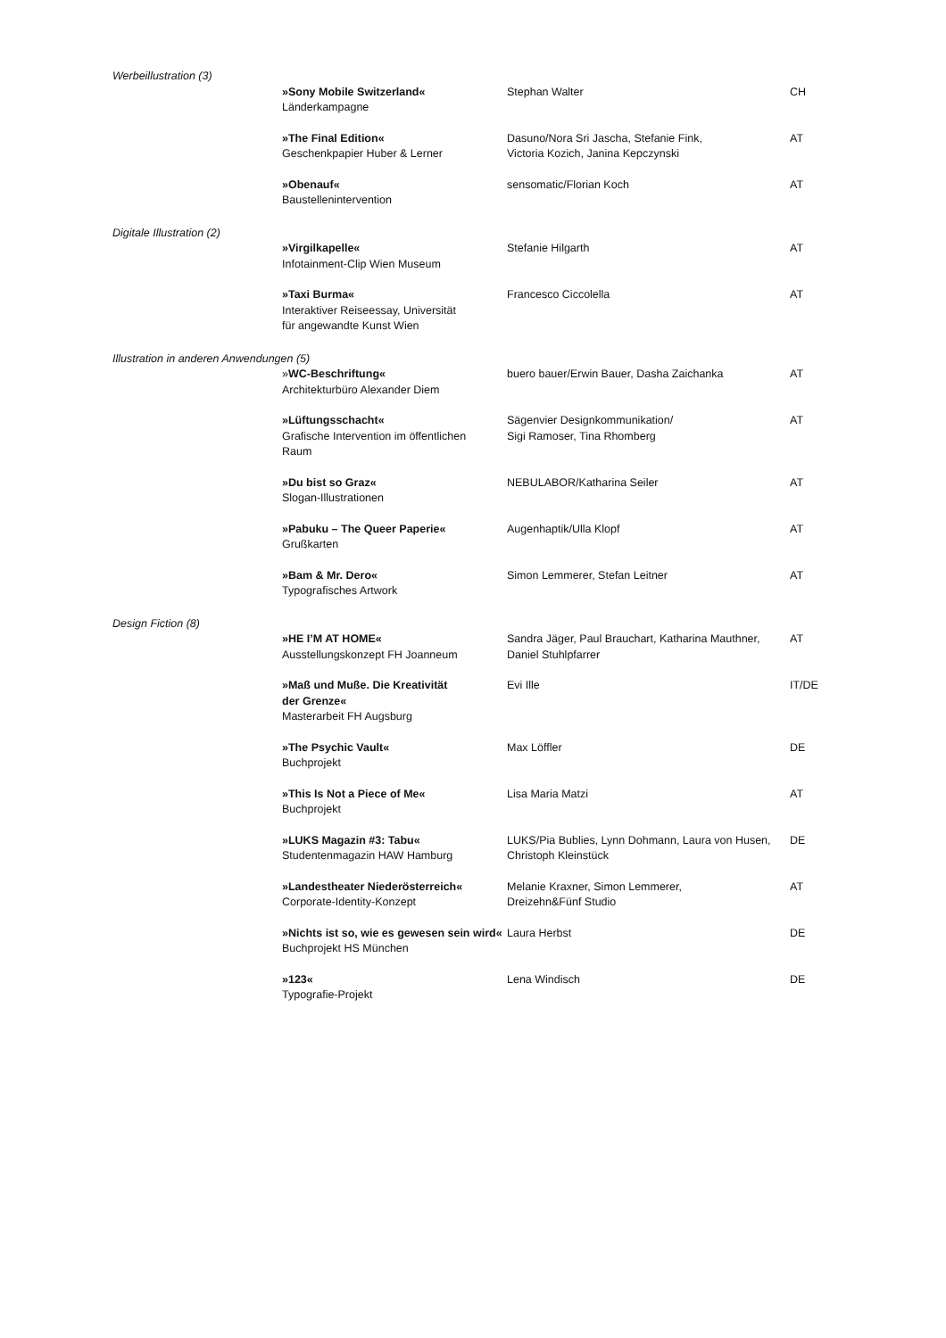| Werbeillustration (3) | | | |
| | »Sony Mobile Switzerland« Länderkampagne | Stephan Walter | CH |
| | »The Final Edition« Geschenkpapier Huber & Lerner | Dasuno/Nora Sri Jascha, Stefanie Fink, Victoria Kozich, Janina Kepczynski | AT |
| | »Obenauf« Baustellenintervention | sensomatic/Florian Koch | AT |
| Digitale Illustration (2) | | | |
| | »Virgilkapelle« Infotainment-Clip Wien Museum | Stefanie Hilgarth | AT |
| | »Taxi Burma« Interaktiver Reiseessay, Universität für angewandte Kunst Wien | Francesco Ciccolella | AT |
| Illustration in anderen Anwendungen (5) | | | |
| | » WC-Beschriftung« Architekturbüro Alexander Diem | buero bauer/Erwin Bauer, Dasha Zaichanka | AT |
| | »Lüftungsschacht« Grafische Intervention im öffentlichen Raum | Sägenvier Designkommunikation/ Sigi Ramoser, Tina Rhomberg | AT |
| | »Du bist so Graz« Slogan-Illustrationen | NEBULABOR/Katharina Seiler | AT |
| | »Pabuku – The Queer Paperie« Grußkarten | Augenhaptik/Ulla Klopf | AT |
| | »Bam & Mr. Dero« Typografisches Artwork | Simon Lemmerer, Stefan Leitner | AT |
| Design Fiction (8) | | | |
| | »HE I’M AT HOME« Ausstellungskonzept FH Joanneum | Sandra Jäger, Paul Brauchart, Katharina Mauthner, Daniel Stuhlpfarrer | AT |
| | »Maß und Muße. Die Kreativität der Grenze« Masterarbeit FH Augsburg | Evi Ille | IT/DE |
| | »The Psychic Vault« Buchprojekt | Max Löffler | DE |
| | »This Is Not a Piece of Me« Buchprojekt | Lisa Maria Matzi | AT |
| | »LUKS Magazin #3: Tabu« Studentenmagazin HAW Hamburg | LUKS/Pia Bublies, Lynn Dohmann, Laura von Husen, Christoph Kleinstück | DE |
| | »Landestheater Niederösterreich« Corporate-Identity-Konzept | Melanie Kraxner, Simon Lemmerer, Dreizehn&Fünf Studio | AT |
| | »Nichts ist so, wie es gewesen sein wird« Buchprojekt HS München | Laura Herbst | DE |
| | »123« Typografie-Projekt | Lena Windisch | DE |